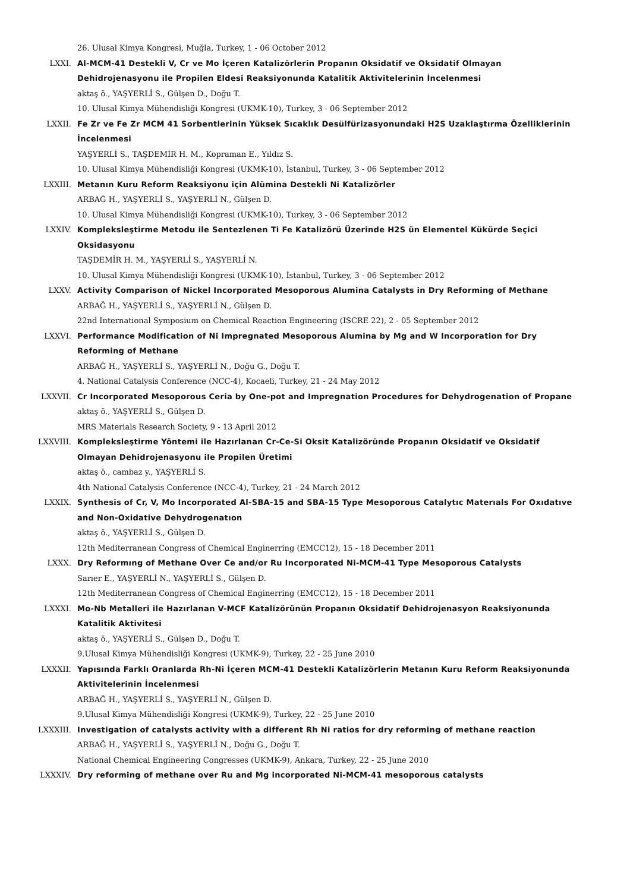26. Ulusal Kimya Kongresi, Muğla, Turkey, 1 - 06 October 2012
LXXI. Al-MCM-41 Destekli V, Cr ve Mo İçeren Katalizörlerin Propanın Oksidatif ve Oksidatif Olmayan Dehidrojenasyonu ile Propilen Eldesi Reaksiyonunda Katalitik Aktivitelerinin İncelenmesi
aktaş ö., YAŞYERLİ S., Gülşen D., Doğu T.
10. Ulusal Kimya Mühendisliği Kongresi (UKMK-10), Turkey, 3 - 06 September 2012
LXXII. Fe Zr ve Fe Zr MCM 41 Sorbentlerinin Yüksek Sıcaklık Desülfürizasyonundaki H2S Uzaklaştırma Özelliklerinin İncelenmesi
YAŞYERLİ S., TAŞDEMİR H. M., Kopraman E., Yıldız S.
10. Ulusal Kimya Mühendisliği Kongresi (UKMK-10), İstanbul, Turkey, 3 - 06 September 2012
LXXIII. Metanın Kuru Reform Reaksiyonu için Alümina Destekli Ni Katalizörler
ARBAĞ H., YAŞYERLİ S., YAŞYERLİ N., Gülşen D.
10. Ulusal Kimya Mühendisliği Kongresi (UKMK-10), Turkey, 3 - 06 September 2012
LXXIV. Kompleksleştirme Metodu ile Sentezlenen Ti Fe Katalizörü Üzerinde H2S ün Elementel Kükürde Seçici Oksidasyonu
TAŞDEMİR H. M., YAŞYERLİ S., YAŞYERLİ N.
10. Ulusal Kimya Mühendisliği Kongresi (UKMK-10), İstanbul, Turkey, 3 - 06 September 2012
LXXV. Activity Comparison of Nickel Incorporated Mesoporous Alumina Catalysts in Dry Reforming of Methane
ARBAĞ H., YAŞYERLİ S., YAŞYERLİ N., Gülşen D.
22nd International Symposium on Chemical Reaction Engineering (ISCRE 22), 2 - 05 September 2012
LXXVI. Performance Modification of Ni Impregnated Mesoporous Alumina by Mg and W Incorporation for Dry Reforming of Methane
ARBAĞ H., YAŞYERLİ S., YAŞYERLİ N., Doğu G., Doğu T.
4. National Catalysis Conference (NCC-4), Kocaeli, Turkey, 21 - 24 May 2012
LXXVII. Cr Incorporated Mesoporous Ceria by One-pot and Impregnation Procedures for Dehydrogenation of Propane
aktaş ö., YAŞYERLİ S., Gülşen D.
MRS Materials Research Society, 9 - 13 April 2012
LXXVIII. Kompleksleştirme Yöntemi ile Hazırlanan Cr-Ce-Si Oksit Katalizöründe Propanın Oksidatif ve Oksidatif Olmayan Dehidrojenasyonu ile Propilen Üretimi
aktaş ö., cambaz y., YAŞYERLİ S.
4th National Catalysis Conference (NCC-4), Turkey, 21 - 24 March 2012
LXXIX. Synthesis of Cr, V, Mo Incorporated Al-SBA-15 and SBA-15 Type Mesoporous Catalytıc Materıals For Oxıdatıve and Non-Oxidative Dehydrogenatıon
aktaş ö., YAŞYERLİ S., Gülşen D.
12th Mediterranean Congress of Chemical Enginerring (EMCC12), 15 - 18 December 2011
LXXX. Dry Reformıng of Methane Over Ce and/or Ru Incorporated Ni-MCM-41 Type Mesoporous Catalysts
Sarıer E., YAŞYERLİ N., YAŞYERLİ S., Gülşen D.
12th Mediterranean Congress of Chemical Enginerring (EMCC12), 15 - 18 December 2011
LXXXI. Mo-Nb Metalleri ile Hazırlanan V-MCF Katalizörünün Propanın Oksidatif Dehidrojenasyon Reaksiyonunda Katalitik Aktivitesi
aktaş ö., YAŞYERLİ S., Gülşen D., Doğu T.
9.Ulusal Kimya Mühendisliği Kongresi (UKMK-9), Turkey, 22 - 25 June 2010
LXXXII. Yapısında Farklı Oranlarda Rh-Ni İçeren MCM-41 Destekli Katalizörlerin Metanın Kuru Reform Reaksiyonunda Aktivitelerinin İncelenmesi
ARBAĞ H., YAŞYERLİ S., YAŞYERLİ N., Gülşen D.
9.Ulusal Kimya Mühendisliği Kongresi (UKMK-9), Turkey, 22 - 25 June 2010
LXXXIII. Investigation of catalysts activity with a different Rh Ni ratios for dry reforming of methane reaction
ARBAĞ H., YAŞYERLİ S., YAŞYERLİ N., Doğu G., Doğu T.
National Chemical Engineering Congresses (UKMK-9), Ankara, Turkey, 22 - 25 June 2010
LXXXIV. Dry reforming of methane over Ru and Mg incorporated Ni-MCM-41 mesoporous catalysts